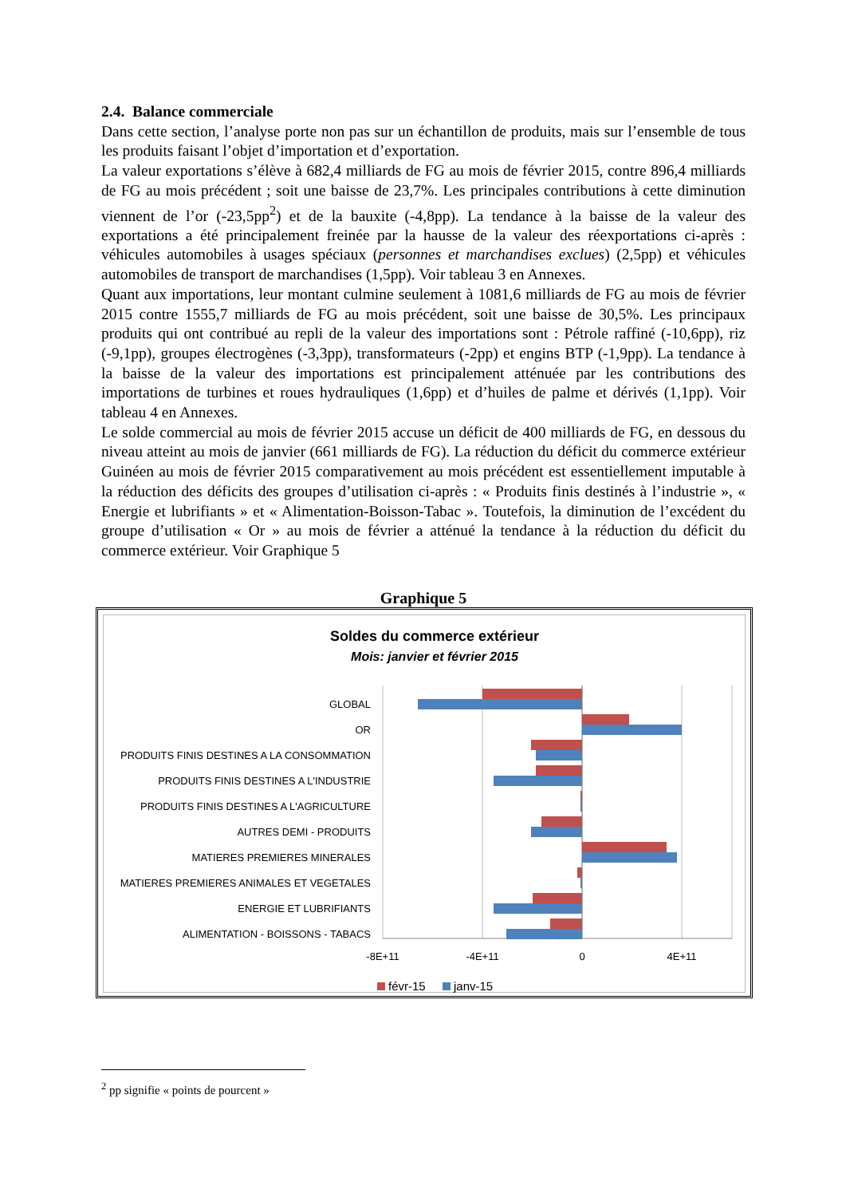2.4. Balance commerciale
Dans cette section, l’analyse porte non pas sur un échantillon de produits, mais sur l’ensemble de tous les produits faisant l’objet d’importation et d’exportation.
La valeur exportations s’élève à 682,4 milliards de FG au mois de février 2015, contre 896,4 milliards de FG au mois précédent ; soit une baisse de 23,7%. Les principales contributions à cette diminution viennent de l’or (-23,5pp<sup>2</sup>) et de la bauxite (-4,8pp). La tendance à la baisse de la valeur des exportations a été principalement freinée par la hausse de la valeur des réexportations ci-après : véhicules automobiles à usages spéciaux (personnes et marchandises exclues) (2,5pp) et véhicules automobiles de transport de marchandises (1,5pp). Voir tableau 3 en Annexes.
Quant aux importations, leur montant culmine seulement à 1081,6 milliards de FG au mois de février 2015 contre 1555,7 milliards de FG au mois précédent, soit une baisse de 30,5%. Les principaux produits qui ont contribué au repli de la valeur des importations sont : Pétrole raffiné (-10,6pp), riz (-9,1pp), groupes électrogènes (-3,3pp), transformateurs (-2pp) et engins BTP (-1,9pp). La tendance à la baisse de la valeur des importations est principalement atténuée par les contributions des importations de turbines et roues hydrauliques (1,6pp) et d’huiles de palme et dérivés (1,1pp). Voir tableau 4 en Annexes.
Le solde commercial au mois de février 2015 accuse un déficit de 400 milliards de FG, en dessous du niveau atteint au mois de janvier (661 milliards de FG). La réduction du déficit du commerce extérieur Guinéen au mois de février 2015 comparativement au mois précédent est essentiellement imputable à la réduction des déficits des groupes d’utilisation ci-après : « Produits finis destinés à l’industrie », « Energie et lubrifiants » et « Alimentation-Boisson-Tabac ». Toutefois, la diminution de l’excédent du groupe d’utilisation « Or » au mois de février a atténué la tendance à la réduction du déficit du commerce extérieur. Voir Graphique 5
Graphique 5
Soldes du commerce extérieur
Mois: janvier et février 2015
GLOBAL
OR
PRODUITS FINIS DESTINES A LA CONSOMMATION
PRODUITS FINIS DESTINES A L'INDUSTRIE
PRODUITS FINIS DESTINES A L'AGRICULTURE
AUTRES DEMI - PRODUITS
MATIERES PREMIERES MINERALES
MATIERES PREMIERES ANIMALES ET VEGETALES
ENERGIE ET LUBRIFIANTS
ALIMENTATION - BOISSONS - TABACS
-8E+11
-4E+11
0
4E+11
févr-15
janv-15
<sup>2</sup> pp signifie « points de pourcent »